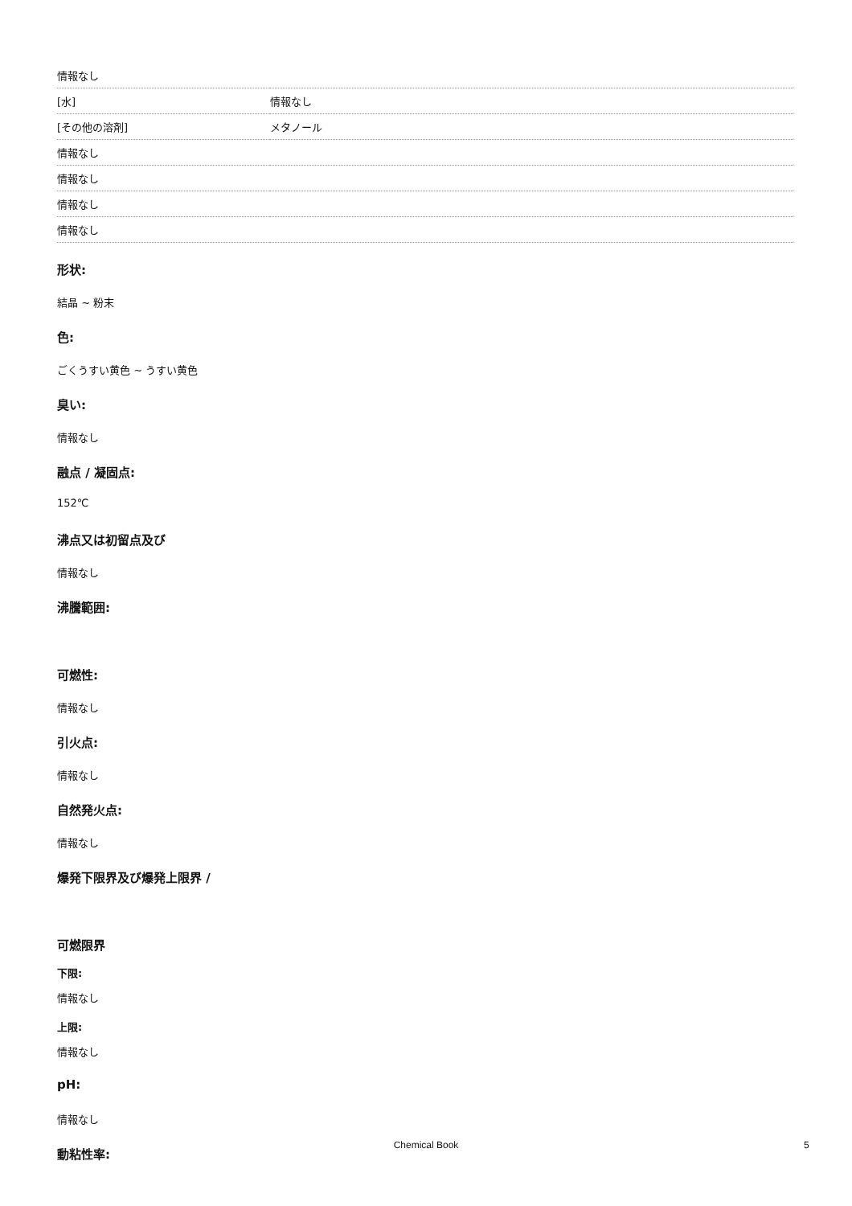| 情報なし | |
| [水] | 情報なし |
| [その他の溶剤] | メタノール |
| 情報なし | |
| 情報なし | |
| 情報なし | |
| 情報なし | |
形状:
結晶 ~ 粉末
色:
ごくうすい黄色 ~ うすい黄色
臭い:
情報なし
融点 / 凝固点:
152℃
沸点又は初留点及び
情報なし
沸騰範囲:
可燃性:
情報なし
引火点:
情報なし
自然発火点:
情報なし
爆発下限界及び爆発上限界 /
可燃限界
下限:
情報なし
上限:
情報なし
pH:
情報なし
動粘性率:
Chemical Book 5